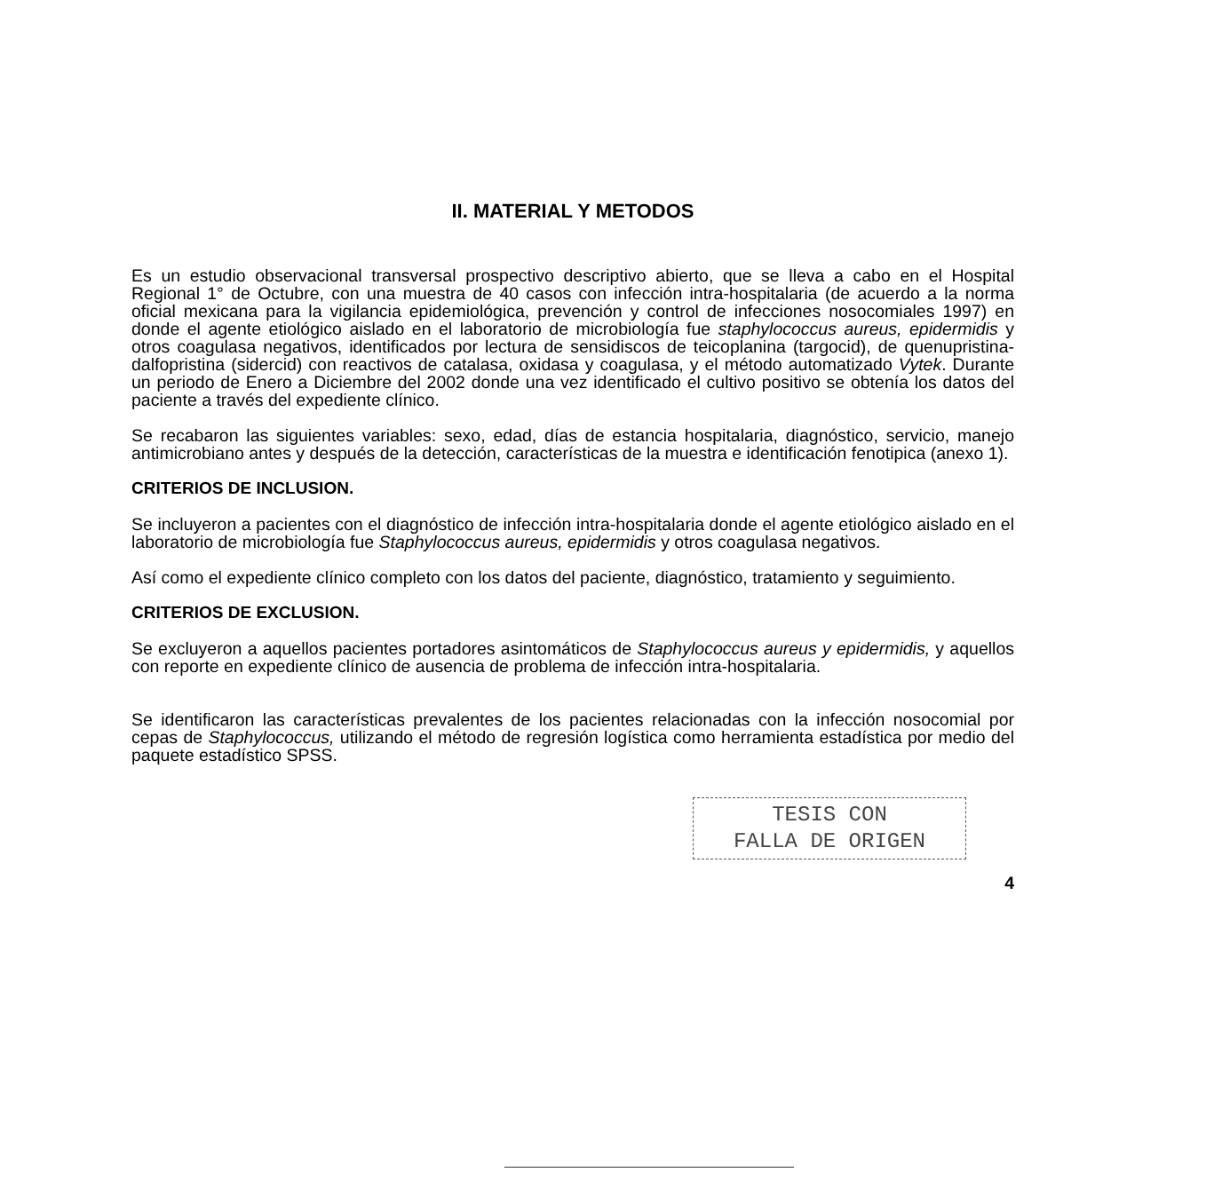II. MATERIAL Y METODOS
Es un estudio observacional transversal prospectivo descriptivo abierto, que se lleva a cabo en el Hospital Regional 1° de Octubre, con una muestra de 40 casos con infección intra-hospitalaria (de acuerdo a la norma oficial mexicana para la vigilancia epidemiológica, prevención y control de infecciones nosocomiales 1997) en donde el agente etiológico aislado en el laboratorio de microbiología fue staphylococcus aureus, epidermidis y otros coagulasa negativos, identificados por lectura de sensidiscos de teicoplanina (targocid), de quenupristina-dalfopristina (sidercid) con reactivos de catalasa, oxidasa y coagulasa, y el método automatizado Vytek. Durante un periodo de Enero a Diciembre del 2002 donde una vez identificado el cultivo positivo se obtenía los datos del paciente a través del expediente clínico.
Se recabaron las siguientes variables: sexo, edad, días de estancia hospitalaria, diagnóstico, servicio, manejo antimicrobiano antes y después de la detección, características de la muestra e identificación fenotipica (anexo 1).
CRITERIOS DE INCLUSION.
Se incluyeron a pacientes con el diagnóstico de infección intra-hospitalaria donde el agente etiológico aislado en el laboratorio de microbiología fue Staphylococcus aureus, epidermidis y otros coagulasa negativos.
Así como el expediente clínico completo con los datos del paciente, diagnóstico, tratamiento y seguimiento.
CRITERIOS DE EXCLUSION.
Se excluyeron a aquellos pacientes portadores asintomáticos de Staphylococcus aureus y epidermidis, y aquellos con reporte en expediente clínico de ausencia de problema de infección intra-hospitalaria.
Se identificaron las características prevalentes de los pacientes relacionadas con la infección nosocomial por cepas de Staphylococcus, utilizando el método de regresión logística como herramienta estadística por medio del paquete estadístico SPSS.
TESIS CON
FALLA DE ORIGEN
4